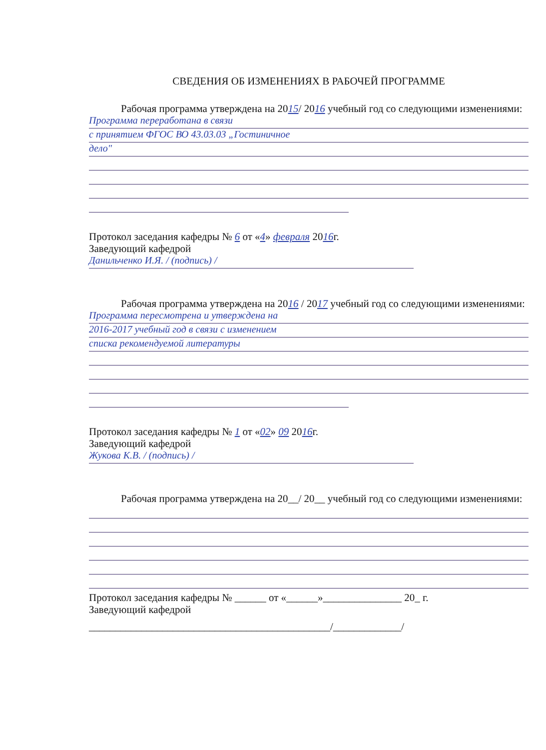СВЕДЕНИЯ ОБ ИЗМЕНЕНИЯХ В РАБОЧЕЙ ПРОГРАММЕ
Рабочая программа утверждена на 2015/ 2016 учебный год со следующими изменениями:
Программа переработана в связи
с принятием ФГОС ВО 43.03.03 „Гостиничное
дело"
Протокол заседания кафедры № 6 от «4» февраля 2016г.
Заведующий кафедрой
Данильченко И.Я. / (подпись) /
Рабочая программа утверждена на 2016 / 2017 учебный год со следующими изменениями:
Программа пересмотрена и утверждена на
2016-2017 учебный год в связи с изменением
списка рекомендуемой литературы
Протокол заседания кафедры № 1 от «02» 09 2016г.
Заведующий кафедрой
Жукова К.В. / (подпись) /
Рабочая программа утверждена на 20__/ 20__ учебный год со следующими изменениями:
Протокол заседания кафедры № ______ от «______»_______________ 20_ г.
Заведующий кафедрой
______________________________________________/_____________/